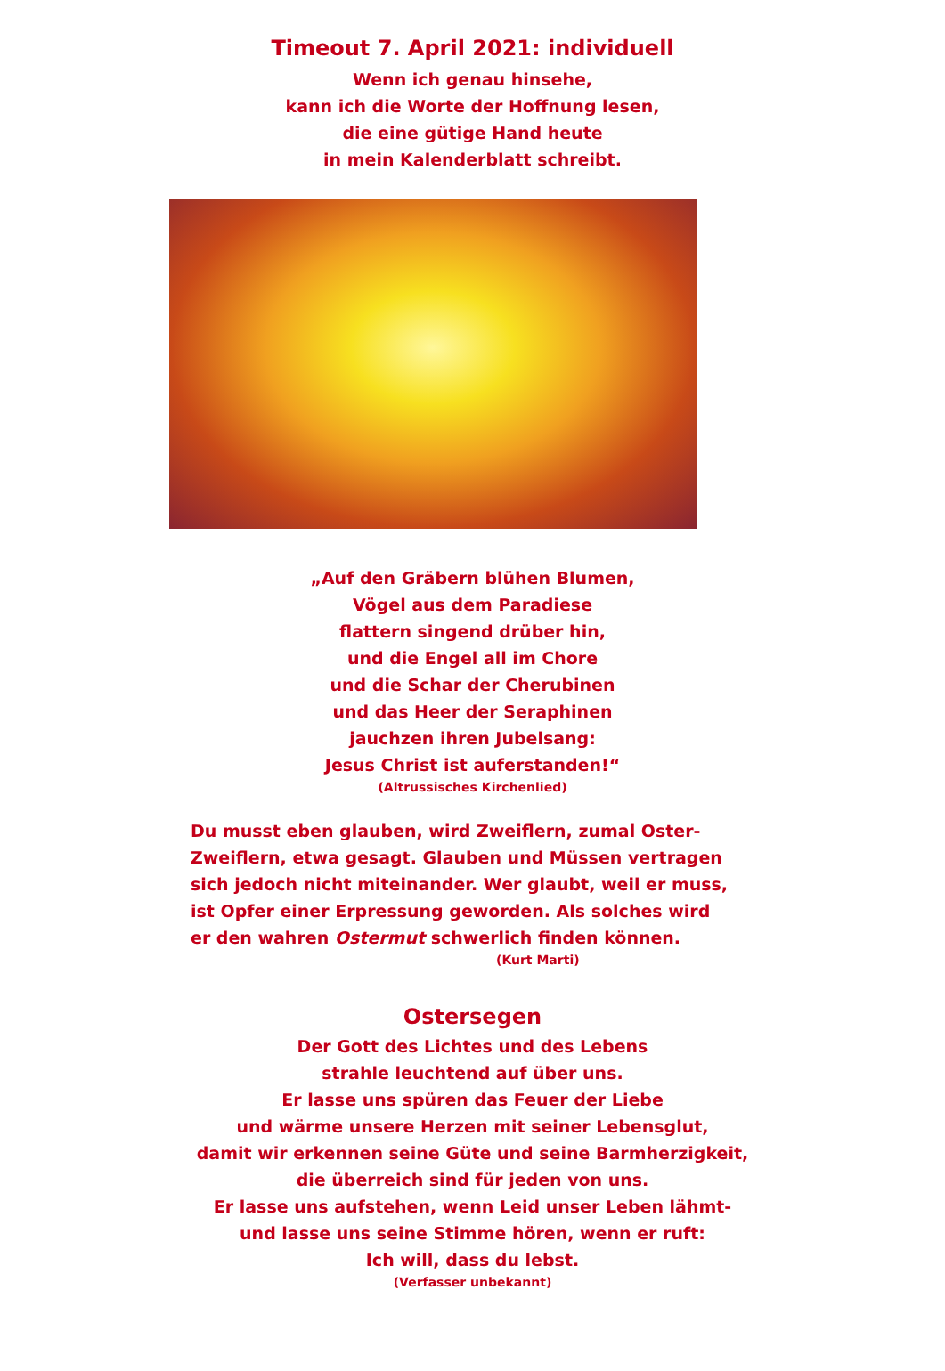Timeout 7. April 2021: individuell
Wenn ich genau hinsehe,
kann ich die Worte der Hoffnung lesen,
die eine gütige Hand heute
in mein Kalenderblatt schreibt.
„Auf den Gräbern blühen Blumen,
Vögel aus dem Paradiese
flattern singend drüber hin,
und die Engel all im Chore
und die Schar der Cherubinen
und das Heer der Seraphinen
jauchzen ihren Jubelsang:
Jesus Christ ist auferstanden!“
(Altrussisches Kirchenlied)
Du musst eben glauben, wird Zweiflern, zumal Oster-Zweiflern, etwa gesagt. Glauben und Müssen vertragen sich jedoch nicht miteinander. Wer glaubt, weil er muss, ist Opfer einer Erpressung geworden. Als solches wird er den wahren Ostermut schwerlich finden können.
(Kurt Marti)
Ostersegen
Der Gott des Lichtes und des Lebens
strahle leuchtend auf über uns.
Er lasse uns spüren das Feuer der Liebe
und wärme unsere Herzen mit seiner Lebensglut,
damit wir erkennen seine Güte und seine Barmherzigkeit,
die überreich sind für jeden von uns.
Er lasse uns aufstehen, wenn Leid unser Leben lähmt-
und lasse uns seine Stimme hören, wenn er ruft:
Ich will, dass du lebst.
(Verfasser unbekannt)